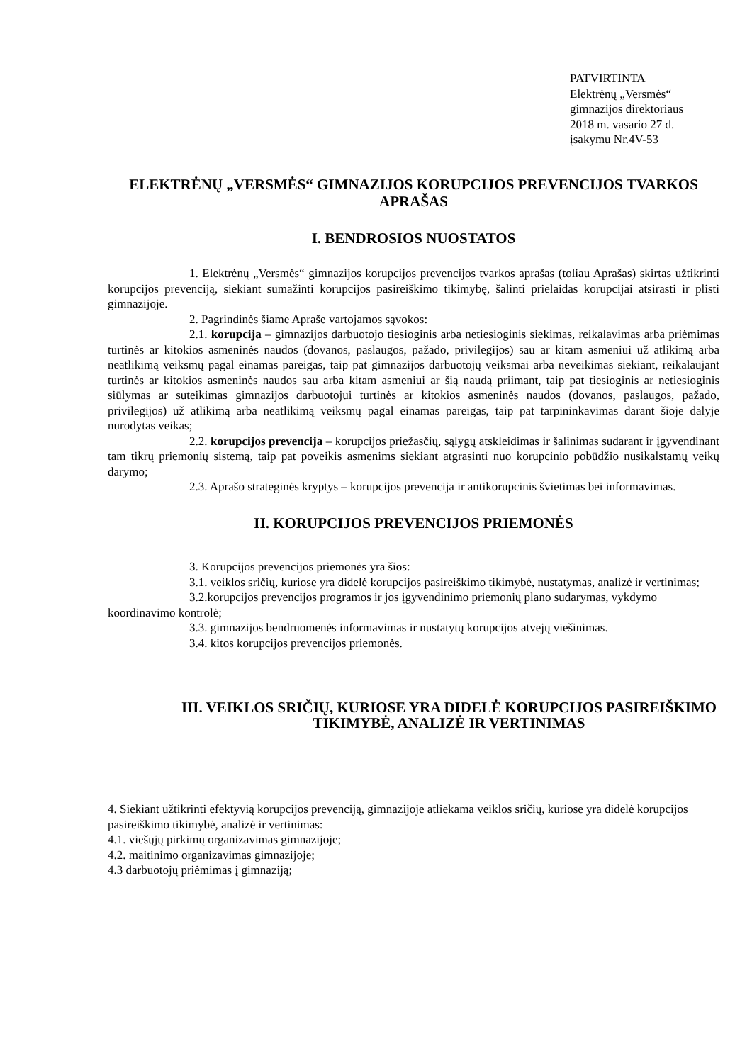PATVIRTINTA
Elektrėnų „Versmės“
gimnazijos direktoriaus
2018 m. vasario 27 d.
įsakymu Nr.4V-53
ELEKTRĖNŲ „VERSMĖS“ GIMNAZIJOS KORUPCIJOS PREVENCIJOS TVARKOS APRAŠAS
I. BENDROSIOS NUOSTATOS
1. Elektrėnų „Versmės“ gimnazijos korupcijos prevencijos tvarkos aprašas (toliau Aprašas) skirtas užtikrinti korupcijos prevenciją, siekiant sumažinti korupcijos pasireiškimo tikimybę, šalinti prielaidas korupcijai atsirasti ir plisti gimnazijoje.
2. Pagrindinės šiame Apraše vartojamos sąvokos:
2.1. korupcija – gimnazijos darbuotojo tiesioginis arba netiesioginis siekimas, reikalavimas arba priėmimas turtinės ar kitokios asmeninės naudos (dovanos, paslaugos, pažado, privilegijos) sau ar kitam asmeniui už atlikimą arba neatlikimą veiksmų pagal einamas pareigas, taip pat gimnazijos darbuotojų veiksmai arba neveikimas siekiant, reikalaujant turtinės ar kitokios asmeninės naudos sau arba kitam asmeniui ar šią naudą priimant, taip pat tiesioginis ar netiesioginis siūlymas ar suteikimas gimnazijos darbuotojui turtinės ar kitokios asmeninės naudos (dovanos, paslaugos, pažado, privilegijos) už atlikimą arba neatlikimą veiksmų pagal einamas pareigas, taip pat tarpininkavimas darant šioje dalyje nurodytas veikas;
2.2. korupcijos prevencija – korupcijos priežasčių, sąlygų atskleidimas ir šalinimas sudarant ir įgyvendinant tam tikrų priemonių sistemą, taip pat poveikis asmenims siekiant atgrasinti nuo korupcinio pobūdžio nusikalstamų veikų darymo;
2.3. Aprašo strateginės kryptys – korupcijos prevencija ir antikorupcinis švietimas bei informavimas.
II. KORUPCIJOS PREVENCIJOS PRIEMONĖS
3. Korupcijos prevencijos priemonės yra šios:
3.1. veiklos sričių, kuriose yra didelė korupcijos pasireiškimo tikimybė, nustatymas, analizė ir vertinimas;
3.2.korupcijos prevencijos programos ir jos įgyvendinimo priemonių plano sudarymas, vykdymo koordinavimo kontrolė;
3.3. gimnazijos bendruomenės informavimas ir nustatytų korupcijos atvejų viešinimas.
3.4. kitos korupcijos prevencijos priemonės.
III. VEIKLOS SRIČIŲ, KURIOSE YRA DIDELĖ KORUPCIJOS PASIREIŠKIMO TIKIMYBĖ, ANALIZĖ IR VERTINIMAS
4. Siekiant užtikrinti efektyvią korupcijos prevenciją, gimnazijoje atliekama veiklos sričių, kuriose yra didelė korupcijos pasireiškimo tikimybė, analizė ir vertinimas:
4.1. viešųjų pirkimų organizavimas gimnazijoje;
4.2. maitinimo organizavimas gimnazijoje;
4.3 darbuotojų priėmimas į gimnaziją;